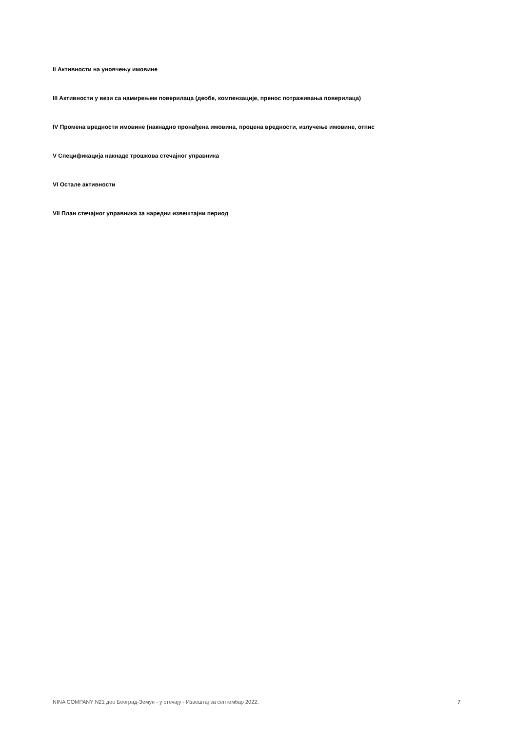II Активности на уновчењу имовине
III Активности у вези са намирењем поверилаца (деобе, компензације, пренос потраживања поверилаца)
IV Промена вредности имовине (накнадно пронађена имовина, процена вредности, излучење имовине, отпис
V Спецификација накнаде трошкова стечајног управника
VI Остале активности
VII План стечајног управника за наредни извештајни период
NINA COMPANY N21 доо Београд-Земун - у стечају - Извештај за септембар 2022. 7